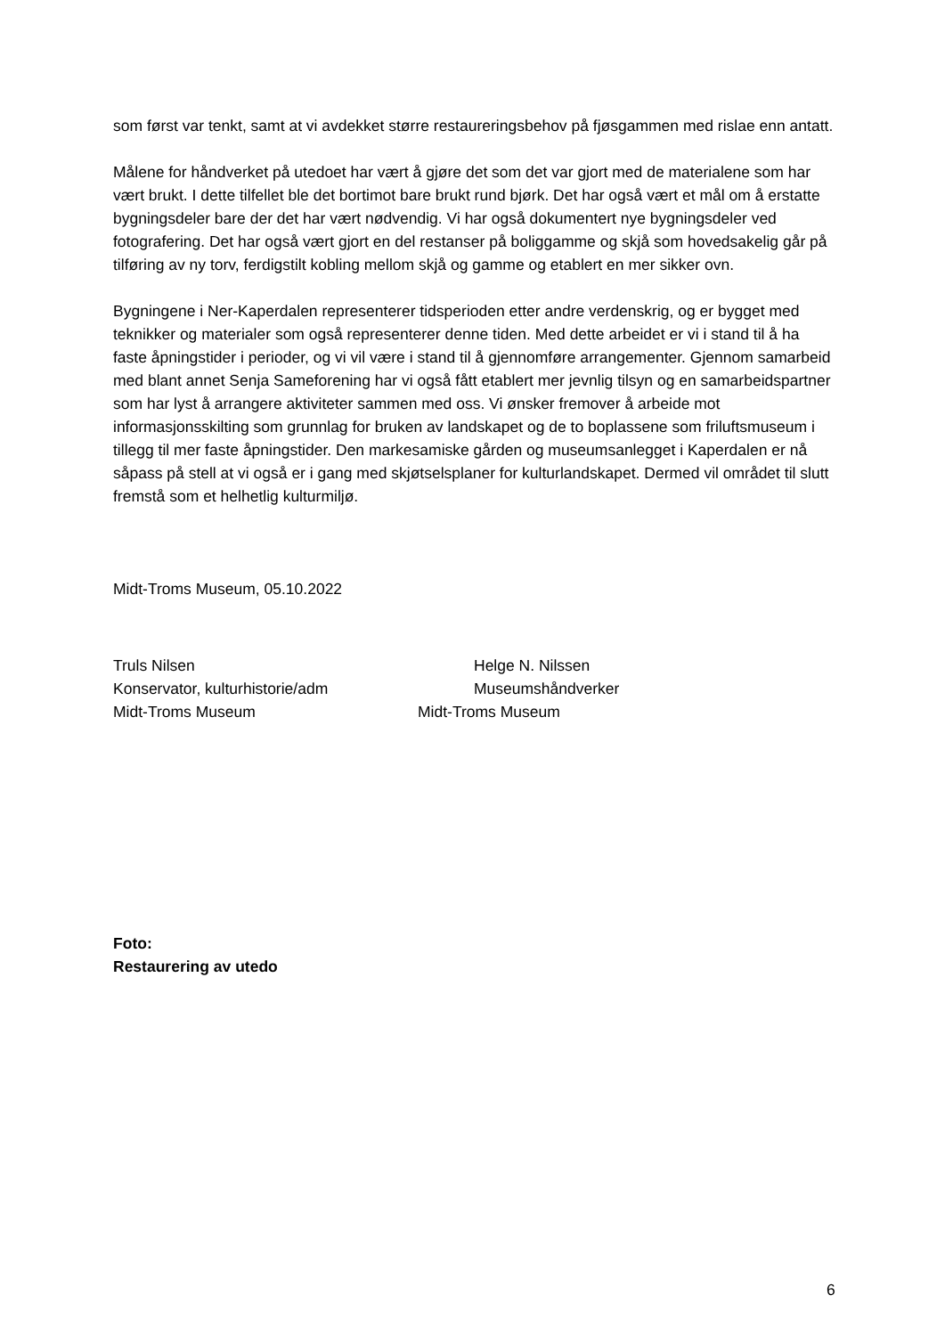som først var tenkt, samt at vi avdekket større restaureringsbehov på fjøsgammen med rislae enn antatt.
Målene for håndverket på utedoet har vært å gjøre det som det var gjort med de materialene som har vært brukt. I dette tilfellet ble det bortimot bare brukt rund bjørk. Det har også vært et mål om å erstatte bygningsdeler bare der det har vært nødvendig. Vi har også dokumentert nye bygningsdeler ved fotografering. Det har også vært gjort en del restanser på boliggamme og skjå som hovedsakelig går på tilføring av ny torv, ferdigstilt kobling mellom skjå og gamme og etablert en mer sikker ovn.
Bygningene i Ner-Kaperdalen representerer tidsperioden etter andre verdenskrig, og er bygget med teknikker og materialer som også representerer denne tiden. Med dette arbeidet er vi i stand til å ha faste åpningstider i perioder, og vi vil være i stand til å gjennomføre arrangementer. Gjennom samarbeid med blant annet Senja Sameforening har vi også fått etablert mer jevnlig tilsyn og en samarbeidspartner som har lyst å arrangere aktiviteter sammen med oss. Vi ønsker fremover å arbeide mot informasjonsskilting som grunnlag for bruken av landskapet og de to boplassene som friluftsmuseum i tillegg til mer faste åpningstider. Den markesamiske gården og museumsanlegget i Kaperdalen er nå såpass på stell at vi også er i gang med skjøtselsplaner for kulturlandskapet. Dermed vil området til slutt fremstå som et helhetlig kulturmiljø.
Midt-Troms Museum, 05.10.2022
Truls Nilsen
Konservator, kulturhistorie/adm
Midt-Troms Museum
Helge N. Nilssen
Museumshåndverker
Midt-Troms Museum
Foto:
Restaurering av utedo
6